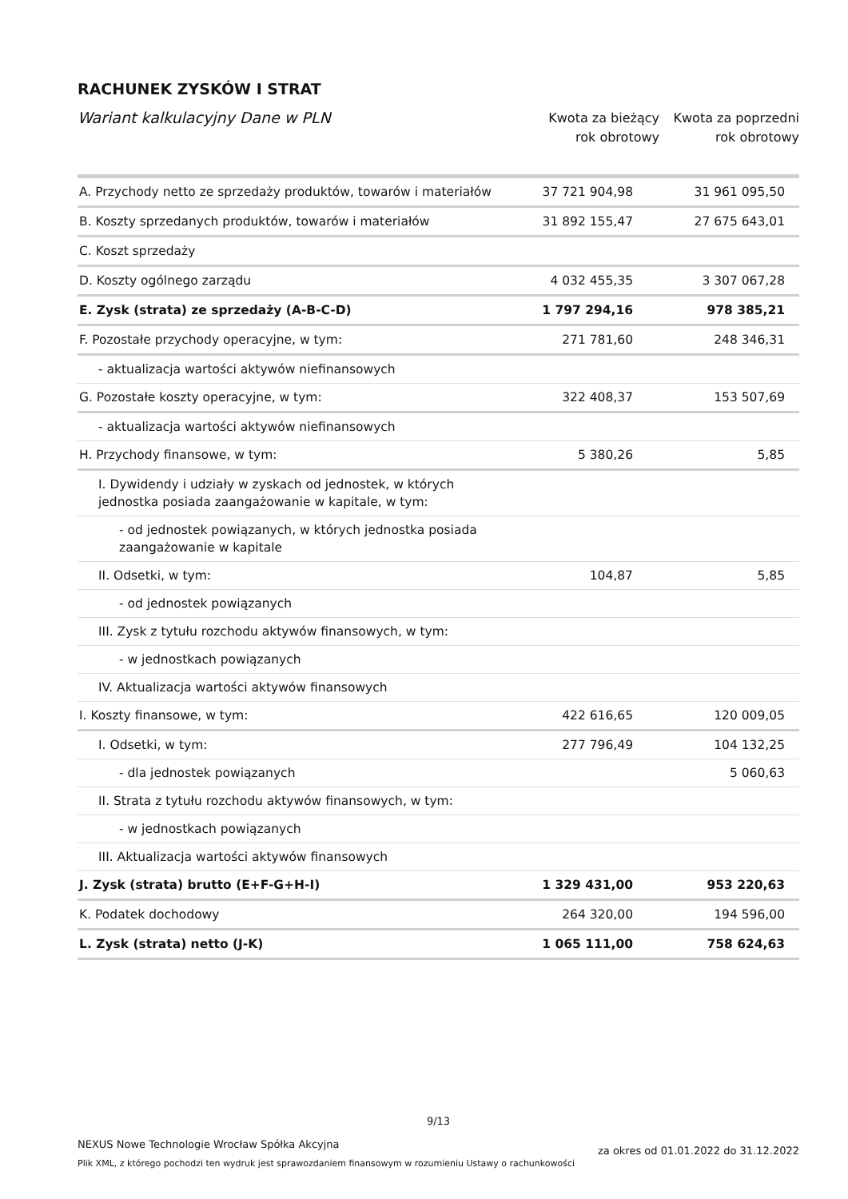RACHUNEK ZYSKÓW I STRAT
Wariant kalkulacyjny Dane w PLN
Kwota za bieżący
rok obrotowy
Kwota za poprzedni
rok obrotowy
| A. Przychody netto ze sprzedaży produktów, towarów i materiałów | 37 721 904,98 | 31 961 095,50 |
| B. Koszty sprzedanych produktów, towarów i materiałów | 31 892 155,47 | 27 675 643,01 |
| C. Koszt sprzedaży | | |
| D. Koszty ogólnego zarządu | 4 032 455,35 | 3 307 067,28 |
| E. Zysk (strata) ze sprzedaży (A-B-C-D) | 1 797 294,16 | 978 385,21 |
| F. Pozostałe przychody operacyjne, w tym: | 271 781,60 | 248 346,31 |
| - aktualizacja wartości aktywów niefinansowych | | |
| G. Pozostałe koszty operacyjne, w tym: | 322 408,37 | 153 507,69 |
| - aktualizacja wartości aktywów niefinansowych | | |
| H. Przychody finansowe, w tym: | 5 380,26 | 5,85 |
| I. Dywidendy i udziały w zyskach od jednostek, w których jednostka posiada zaangażowanie w kapitale, w tym: | | |
| - od jednostek powiązanych, w których jednostka posiada zaangażowanie w kapitale | | |
| II. Odsetki, w tym: | 104,87 | 5,85 |
| - od jednostek powiązanych | | |
| III. Zysk z tytułu rozchodu aktywów finansowych, w tym: | | |
| - w jednostkach powiązanych | | |
| IV. Aktualizacja wartości aktywów finansowych | | |
| I. Koszty finansowe, w tym: | 422 616,65 | 120 009,05 |
| I. Odsetki, w tym: | 277 796,49 | 104 132,25 |
| - dla jednostek powiązanych | | 5 060,63 |
| II. Strata z tytułu rozchodu aktywów finansowych, w tym: | | |
| - w jednostkach powiązanych | | |
| III. Aktualizacja wartości aktywów finansowych | | |
| J. Zysk (strata) brutto (E+F-G+H-I) | 1 329 431,00 | 953 220,63 |
| K. Podatek dochodowy | 264 320,00 | 194 596,00 |
| L. Zysk (strata) netto (J-K) | 1 065 111,00 | 758 624,63 |
9/13
NEXUS Nowe Technologie Wrocław Spółka Akcyjna
Plik XML, z którego pochodzi ten wydruk jest sprawozdaniem finansowym w rozumieniu Ustawy o rachunkowości
za okres od 01.01.2022 do 31.12.2022